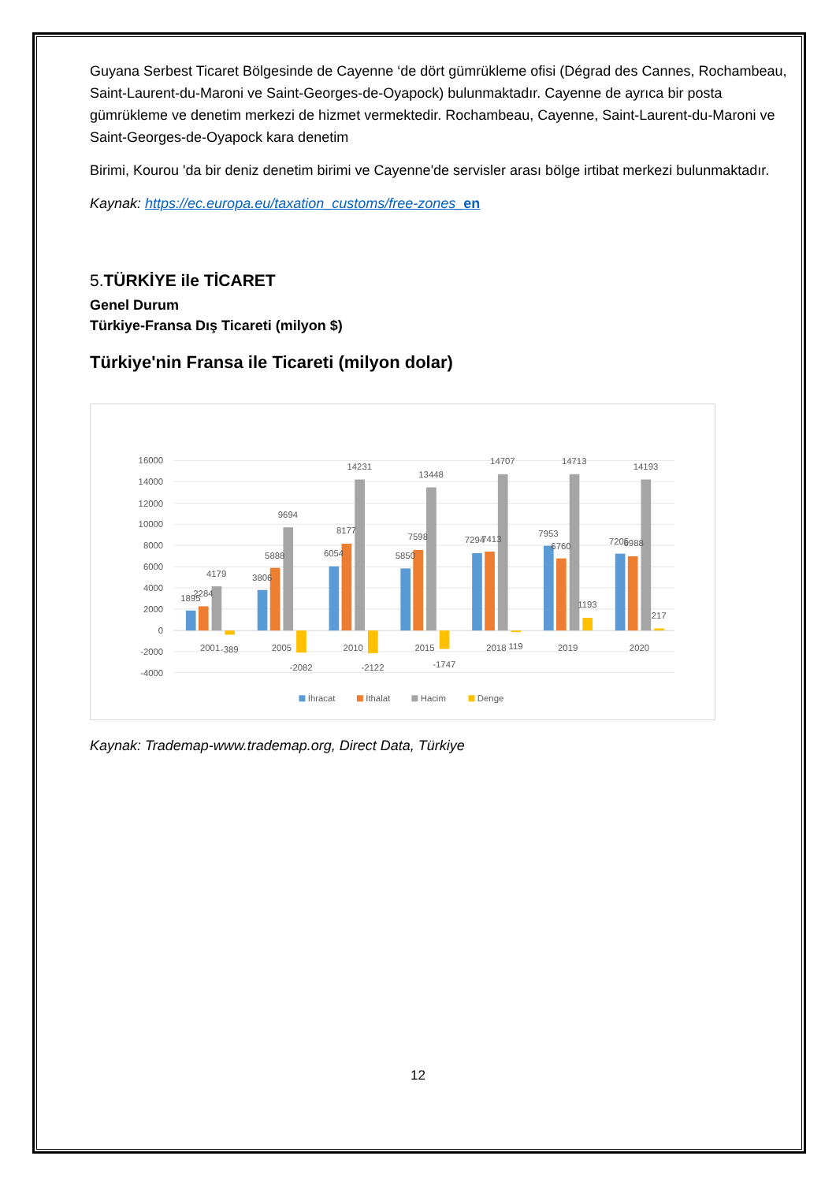Guyana Serbest Ticaret Bölgesinde de Cayenne ‘de dört gümrükleme ofisi (Dégrad des Cannes, Rochambeau, Saint-Laurent-du-Maroni ve Saint-Georges-de-Oyapock) bulunmaktadır. Cayenne de ayrıca bir posta gümrükleme ve denetim merkezi de hizmet vermektedir. Rochambeau, Cayenne, Saint-Laurent-du-Maroni ve Saint-Georges-de-Oyapock kara denetim
Birimi, Kourou 'da bir deniz denetim birimi ve Cayenne'de servisler arası bölge irtibat merkezi bulunmaktadır.
Kaynak: https://ec.europa.eu/taxation_customs/free-zones_en
5.TÜRKİYE ile TİCARET
Genel Durum
Türkiye-Fransa Dış Ticareti (milyon $)
Türkiye'nin Fransa ile Ticareti (milyon dolar)
16000
14000
12000
10000
8000
6000
4000
2000
0
-2000
-4000
1895
2284
4179
-389
2001
3806
5888
9694
-2082
2005
6054
8177
14231
-2122
2010
5850
7598
13448
-1747
2015
7294
7413
14707
119
2018
7953
6760
14713
1193
2019
7205
6988
14193
217
2020
İhracat
İthalat
Hacim
Denge
Kaynak: Trademap-www.trademap.org, Direct Data, Türkiye
12